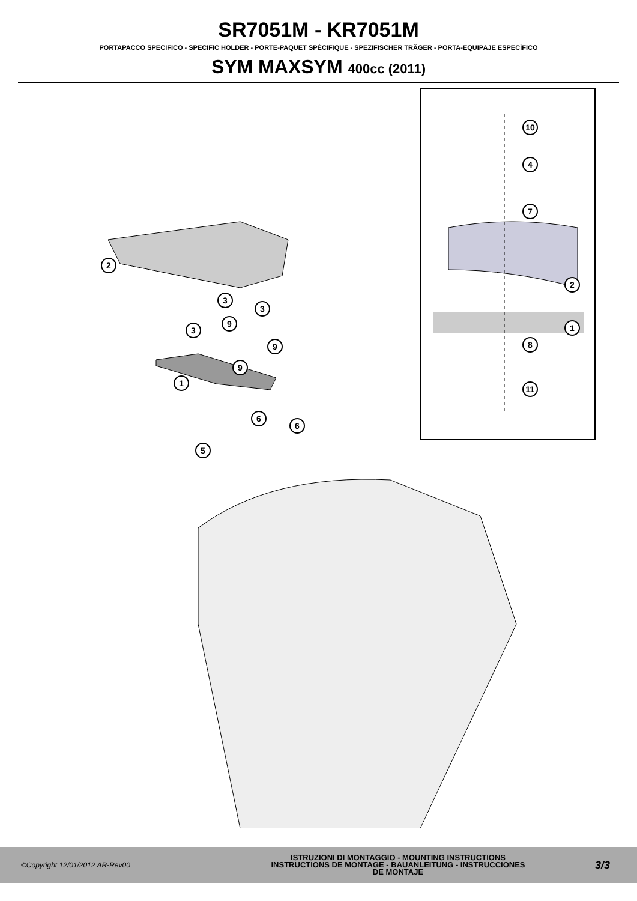SR7051M - KR7051M
PORTAPACCO SPECIFICO - SPECIFIC HOLDER - PORTE-PAQUET SPÉCIFIQUE - SPEZIFISCHER TRÄGER - PORTA-EQUIPAJE ESPECÍFICO
SYM MAXSYM 400cc (2011)
10
4
7
2
1
8
11
2
3
3
9
3
9
9
1
6
6
5
©Copyright 12/01/2012 AR-Rev00
ISTRUZIONI DI MONTAGGIO - MOUNTING INSTRUCTIONS
INSTRUCTIONS DE MONTAGE - BAUANLEITUNG - INSTRUCCIONES
DE MONTAJE
3/3